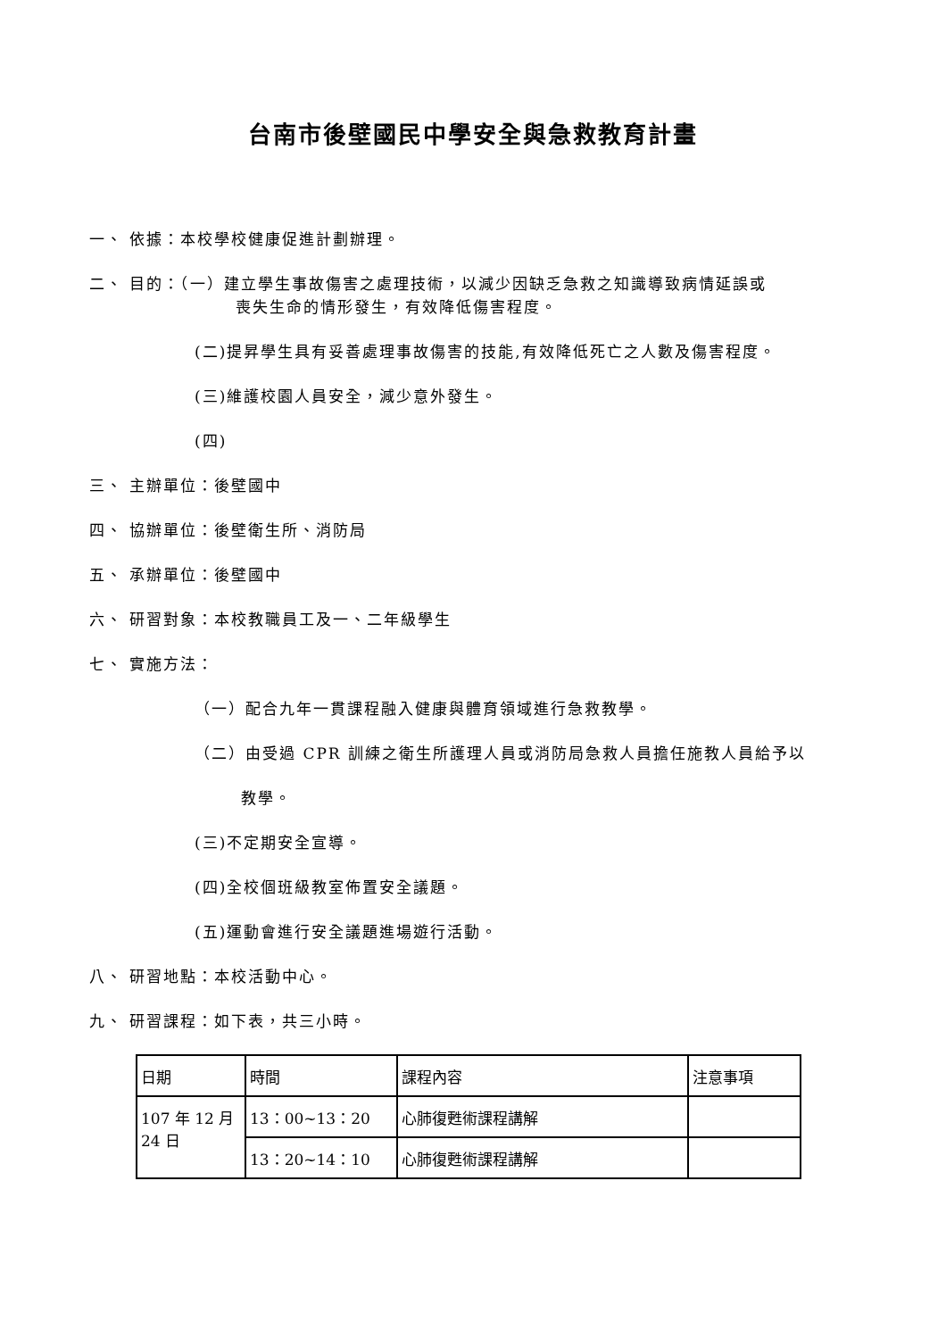台南市後壁國民中學安全與急救教育計畫
一、 依據：本校學校健康促進計劃辦理。
二、 目的：（一）建立學生事故傷害之處理技術，以減少因缺乏急救之知識導致病情延誤或
喪失生命的情形發生，有效降低傷害程度。
(二)提昇學生具有妥善處理事故傷害的技能,有效降低死亡之人數及傷害程度。
(三)維護校園人員安全，減少意外發生。
(四)
三、 主辦單位：後壁國中
四、 協辦單位：後壁衛生所、消防局
五、 承辦單位：後壁國中
六、 研習對象：本校教職員工及一、二年級學生
七、 實施方法：
（一）配合九年一貫課程融入健康與體育領域進行急救教學。
（二）由受過 CPR 訓練之衛生所護理人員或消防局急救人員擔任施教人員給予以
教學。
(三)不定期安全宣導。
(四)全校個班級教室佈置安全議題。
(五)運動會進行安全議題進場遊行活動。
八、 研習地點：本校活動中心。
九、 研習課程：如下表，共三小時。
| 日期 | 時間 | 課程內容 | 注意事項 |
| 107 年 12 月 24 日 | 13：00~13：20 | 心肺復甦術課程講解 | |
| | 13：20~14：10 | 心肺復甦術課程講解 | |